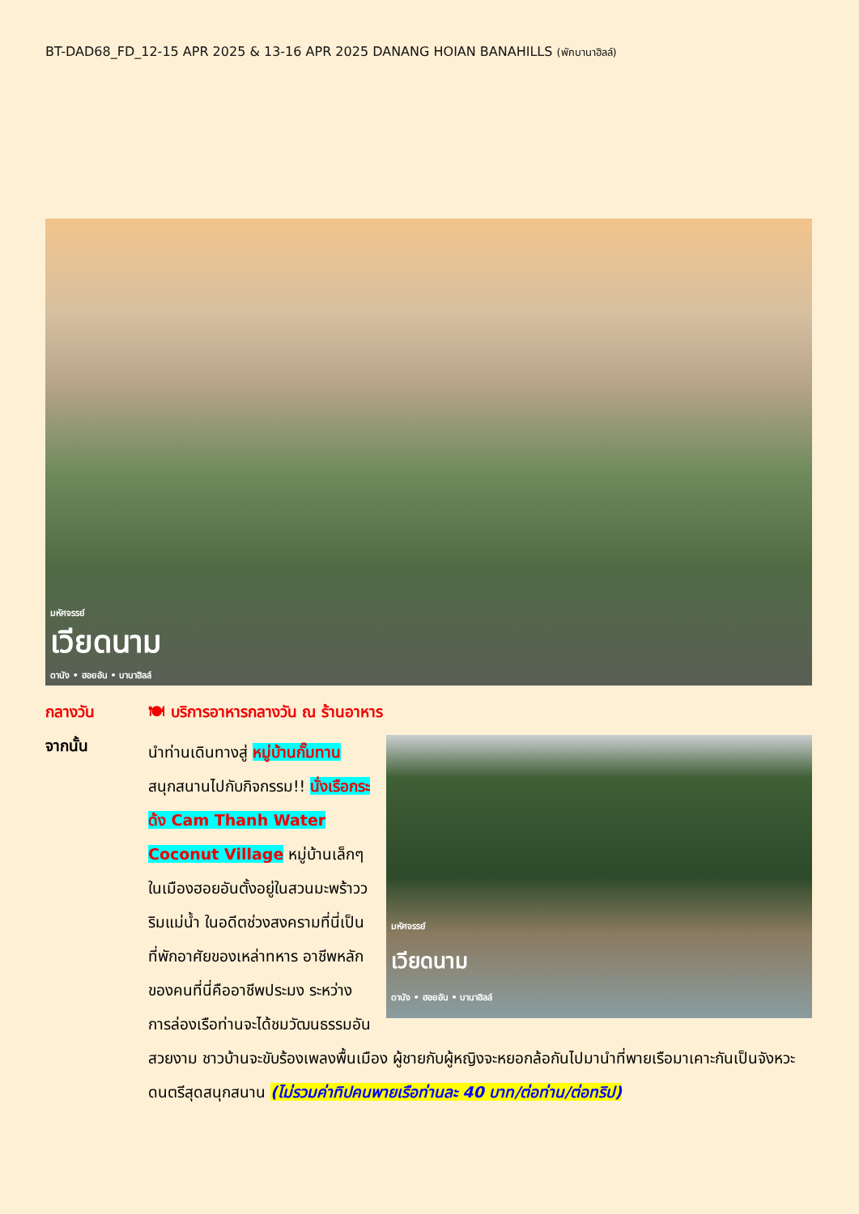BT-DAD68_FD_12-15 APR 2025 & 13-16 APR 2025 DANANG HOIAN BANAHILLS (พักบานาฮิลล์)
มหัศจรรย์
เวียดนาม
ดานัง • ฮอยอัน • บานาฮิลล์
กลางวัน 🍽 บริการอาหารกลางวัน ณ ร้านอาหาร
จากนั้น
มหัศจรรย์
เวียดนาม
ดานัง • ฮอยอัน • บานาฮิลล์
นำท่านเดินทางสู่ หมู่บ้านกั๊มทาน สนุกสนานไปกับกิจกรรม!! นั่งเรือกระด้ง Cam Thanh Water Coconut Village หมู่บ้านเล็กๆ ในเมืองฮอยอันตั้งอยู่ในสวนมะพร้าววริมแม่น้ำ ในอดีตช่วงสงครามที่นี่เป็นที่พักอาศัยของเหล่าทหาร อาชีพหลักของคนที่นี่คืออาชีพประมง ระหว่างการล่องเรือท่านจะได้ชมวัฒนธรรมอันสวยงาม ชาวบ้านจะขับร้องเพลงพื้นเมือง ผู้ชายกับผู้หญิงจะหยอกล้อกันไปมานำที่พายเรือมาเคาะกันเป็นจังหวะดนตรีสุดสนุกสนาน (ไม่รวมค่าทิปคนพายเรือท่านละ 40 บาท/ต่อท่าน/ต่อทริป)